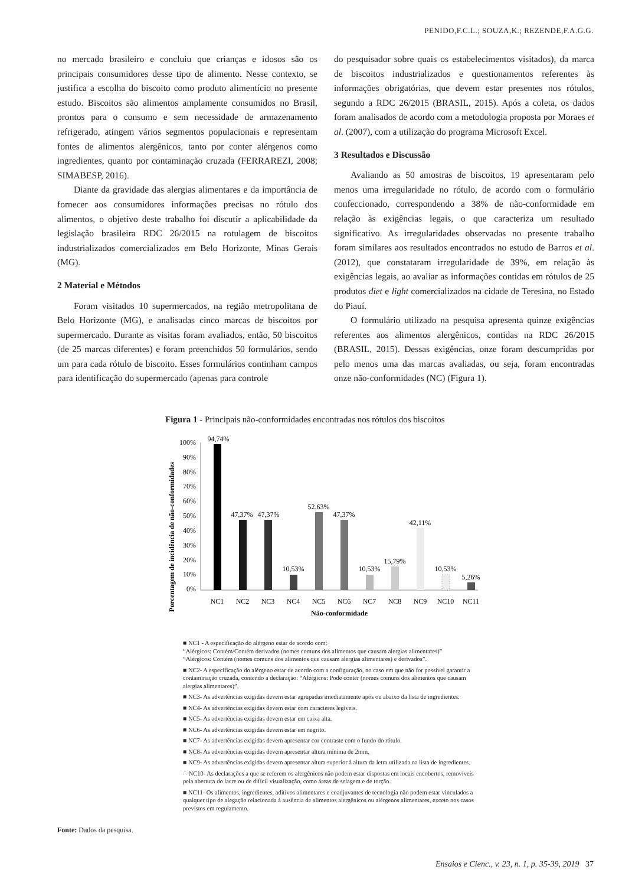PENIDO,F.C.L.; SOUZA,K.; REZENDE,F.A.G.G.
no mercado brasileiro e concluiu que crianças e idosos são os principais consumidores desse tipo de alimento. Nesse contexto, se justifica a escolha do biscoito como produto alimentício no presente estudo. Biscoitos são alimentos amplamente consumidos no Brasil, prontos para o consumo e sem necessidade de armazenamento refrigerado, atingem vários segmentos populacionais e representam fontes de alimentos alergênicos, tanto por conter alérgenos como ingredientes, quanto por contaminação cruzada (FERRAREZI, 2008; SIMABESP, 2016).
Diante da gravidade das alergias alimentares e da importância de fornecer aos consumidores informações precisas no rótulo dos alimentos, o objetivo deste trabalho foi discutir a aplicabilidade da legislação brasileira RDC 26/2015 na rotulagem de biscoitos industrializados comercializados em Belo Horizonte, Minas Gerais (MG).
2 Material e Métodos
Foram visitados 10 supermercados, na região metropolitana de Belo Horizonte (MG), e analisadas cinco marcas de biscoitos por supermercado. Durante as visitas foram avaliados, então, 50 biscoitos (de 25 marcas diferentes) e foram preenchidos 50 formulários, sendo um para cada rótulo de biscoito. Esses formulários continham campos para identificação do supermercado (apenas para controle
do pesquisador sobre quais os estabelecimentos visitados), da marca de biscoitos industrializados e questionamentos referentes às informações obrigatórias, que devem estar presentes nos rótulos, segundo a RDC 26/2015 (BRASIL, 2015). Após a coleta, os dados foram analisados de acordo com a metodologia proposta por Moraes et al. (2007), com a utilização do programa Microsoft Excel.
3 Resultados e Discussão
Avaliando as 50 amostras de biscoitos, 19 apresentaram pelo menos uma irregularidade no rótulo, de acordo com o formulário confeccionado, correspondendo a 38% de não-conformidade em relação às exigências legais, o que caracteriza um resultado significativo. As irregularidades observadas no presente trabalho foram similares aos resultados encontrados no estudo de Barros et al. (2012), que constataram irregularidade de 39%, em relação às exigências legais, ao avaliar as informações contidas em rótulos de 25 produtos diet e light comercializados na cidade de Teresina, no Estado do Piauí.
O formulário utilizado na pesquisa apresenta quinze exigências referentes aos alimentos alergênicos, contidas na RDC 26/2015 (BRASIL, 2015). Dessas exigências, onze foram descumpridas por pelo menos uma das marcas avaliadas, ou seja, foram encontradas onze não-conformidades (NC) (Figura 1).
Figura 1 - Principais não-conformidades encontradas nos rótulos dos biscoitos
Porcentagem de incidência de não-conformidades
100%
90%
80%
70%
60%
50%
40%
30%
20%
10%
0%
94,74%
47,37%
47,37%
10,53%
52,63%
47,37%
10,53%
15,79%
42,11%
10,53%
5,26%
NC1
NC2
NC3
NC4
NC5
NC6
NC7
NC8
NC9
NC10
NC11
Não-conformidade
■ NC1 - A especificação do alérgeno estar de acordo com:
“Alérgicos: Contém/Contém derivados (nomes comuns dos alimentos que causam alergias alimentares)”
“Alérgicos: Contém (nomes comuns dos alimentos que causam alergias alimentares) e derivados”.
■ NC2- A especificação do alérgeno estar de acordo com a configuração, no caso em que não for possível garantir a contaminação cruzada, contendo a declaração: “Alérgicos: Pode conter (nomes comuns dos alimentos que causam alergias alimentares)”.
■ NC3- As advertências exigidas devem estar agrupadas imediatamente após ou abaixo da lista de ingredientes.
■ NC4- As advertências exigidas devem estar com caracteres legíveis.
■ NC5- As advertências exigidas devem estar em caixa alta.
■ NC6- As advertências exigidas devem estar em negrito.
■ NC7- As advertências exigidas devem apresentar cor contraste com o fundo do rótulo.
■ NC8- As advertências exigidas devem apresentar altura mínima de 2mm.
■ NC9- As advertências exigidas devem apresentar altura superior à altura da letra utilizada na lista de ingredientes.
∴ NC10- As declarações a que se referem os alergênicos não podem estar dispostas em locais encobertos, removíveis pela abertura do lacre ou de difícil visualização, como áreas de selagem e de torção.
■ NC11- Os alimentos, ingredientes, aditivos alimentares e coadjuvantes de tecnologia não podem estar vinculados a qualquer tipo de alegação relacionada à ausência de alimentos alergênicos ou alérgenos alimentares, exceto nos casos previstos em regulamento.
Fonte: Dados da pesquisa.
Ensaios e Cienc., v. 23, n. 1, p. 35-39, 2019 37